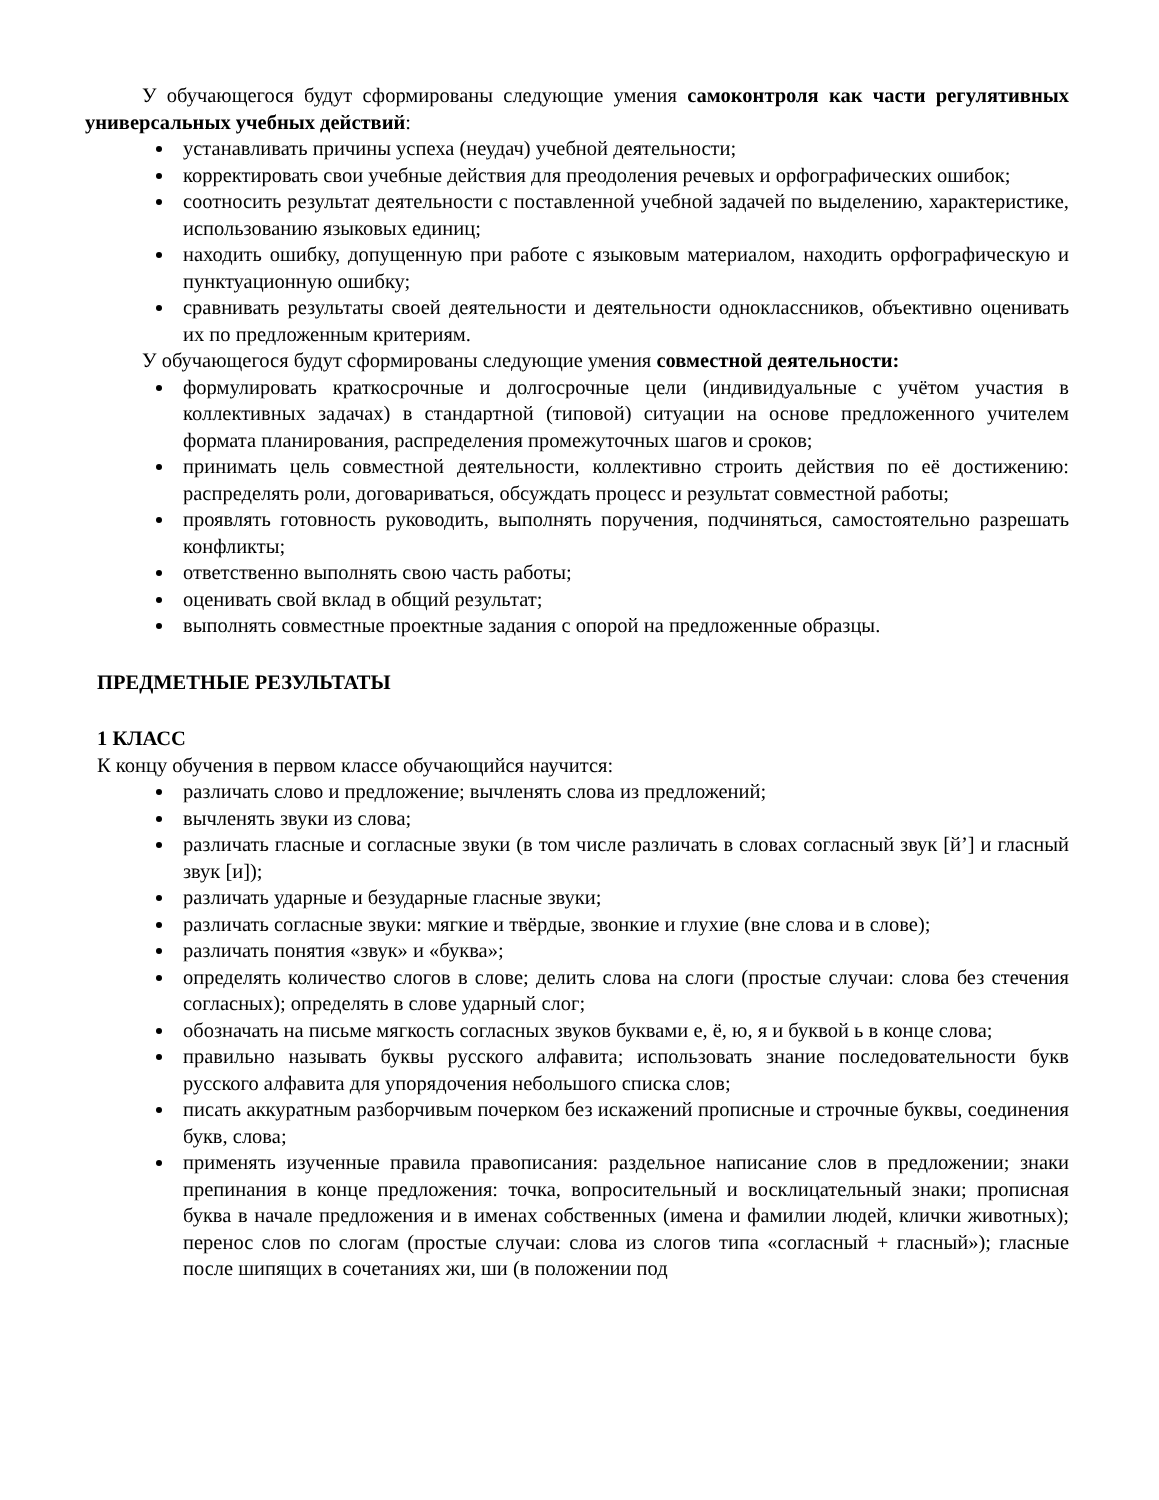У обучающегося будут сформированы следующие умения самоконтроля как части регулятивных универсальных учебных действий:
устанавливать причины успеха (неудач) учебной деятельности;
корректировать свои учебные действия для преодоления речевых и орфографических ошибок;
соотносить результат деятельности с поставленной учебной задачей по выделению, характеристике, использованию языковых единиц;
находить ошибку, допущенную при работе с языковым материалом, находить орфографическую и пунктуационную ошибку;
сравнивать результаты своей деятельности и деятельности одноклассников, объективно оценивать их по предложенным критериям.
У обучающегося будут сформированы следующие умения совместной деятельности:
формулировать краткосрочные и долгосрочные цели (индивидуальные с учётом участия в коллективных задачах) в стандартной (типовой) ситуации на основе предложенного учителем формата планирования, распределения промежуточных шагов и сроков;
принимать цель совместной деятельности, коллективно строить действия по её достижению: распределять роли, договариваться, обсуждать процесс и результат совместной работы;
проявлять готовность руководить, выполнять поручения, подчиняться, самостоятельно разрешать конфликты;
ответственно выполнять свою часть работы;
оценивать свой вклад в общий результат;
выполнять совместные проектные задания с опорой на предложенные образцы.
ПРЕДМЕТНЫЕ РЕЗУЛЬТАТЫ
1 КЛАСС
К концу обучения в первом классе обучающийся научится:
различать слово и предложение; вычленять слова из предложений;
вычленять звуки из слова;
различать гласные и согласные звуки (в том числе различать в словах согласный звук [й’] и гласный звук [и]);
различать ударные и безударные гласные звуки;
различать согласные звуки: мягкие и твёрдые, звонкие и глухие (вне слова и в слове);
различать понятия «звук» и «буква»;
определять количество слогов в слове; делить слова на слоги (простые случаи: слова без стечения согласных); определять в слове ударный слог;
обозначать на письме мягкость согласных звуков буквами е, ё, ю, я и буквой ь в конце слова;
правильно называть буквы русского алфавита; использовать знание последовательности букв русского алфавита для упорядочения небольшого списка слов;
писать аккуратным разборчивым почерком без искажений прописные и строчные буквы, соединения букв, слова;
применять изученные правила правописания: раздельное написание слов в предложении; знаки препинания в конце предложения: точка, вопросительный и восклицательный знаки; прописная буква в начале предложения и в именах собственных (имена и фамилии людей, клички животных); перенос слов по слогам (простые случаи: слова из слогов типа «согласный + гласный»); гласные после шипящих в сочетаниях жи, ши (в положении под